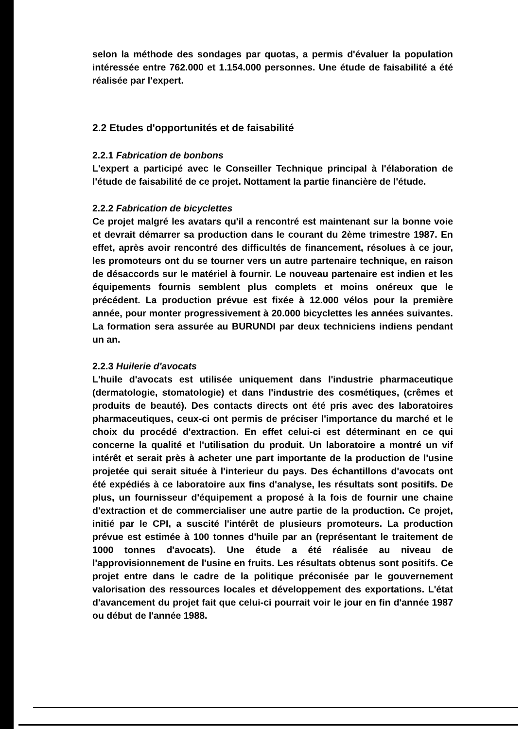selon la méthode des sondages par quotas, a permis d'évaluer la population intéressée entre 762.000 et 1.154.000 personnes. Une étude de faisabilité a été réalisée par l'expert.
2.2 Etudes d'opportunités et de faisabilité
2.2.1 Fabrication de bonbons
L'expert a participé avec le Conseiller Technique principal à l'élaboration de l'étude de faisabilité de ce projet. Nottament la partie financière de l'étude.
2.2.2 Fabrication de bicyclettes
Ce projet malgré les avatars qu'il a rencontré est maintenant sur la bonne voie et devrait démarrer sa production dans le courant du 2ème trimestre 1987. En effet, après avoir rencontré des difficultés de financement, résolues à ce jour, les promoteurs ont du se tourner vers un autre partenaire technique, en raison de désaccords sur le matériel à fournir. Le nouveau partenaire est indien et les équipements fournis semblent plus complets et moins onéreux que le précédent. La production prévue est fixée à 12.000 vélos pour la première année, pour monter progressivement à 20.000 bicyclettes les années suivantes. La formation sera assurée au BURUNDI par deux techniciens indiens pendant un an.
2.2.3 Huilerie d'avocats
L'huile d'avocats est utilisée uniquement dans l'industrie pharmaceutique (dermatologie, stomatologie) et dans l'industrie des cosmétiques, (crêmes et produits de beauté). Des contacts directs ont été pris avec des laboratoires pharmaceutiques, ceux-ci ont permis de préciser l'importance du marché et le choix du procédé d'extraction. En effet celui-ci est déterminant en ce qui concerne la qualité et l'utilisation du produit. Un laboratoire a montré un vif intérêt et serait près à acheter une part importante de la production de l'usine projetée qui serait située à l'interieur du pays. Des échantillons d'avocats ont été expédiés à ce laboratoire aux fins d'analyse, les résultats sont positifs. De plus, un fournisseur d'équipement a proposé à la fois de fournir une chaine d'extraction et de commercialiser une autre partie de la production. Ce projet, initié par le CPI, a suscité l'intérêt de plusieurs promoteurs. La production prévue est estimée à 100 tonnes d'huile par an (représentant le traitement de 1000 tonnes d'avocats). Une étude a été réalisée au niveau de l'approvisionnement de l'usine en fruits. Les résultats obtenus sont positifs. Ce projet entre dans le cadre de la politique préconisée par le gouvernement valorisation des ressources locales et développement des exportations. L'état d'avancement du projet fait que celui-ci pourrait voir le jour en fin d'année 1987 ou début de l'année 1988.